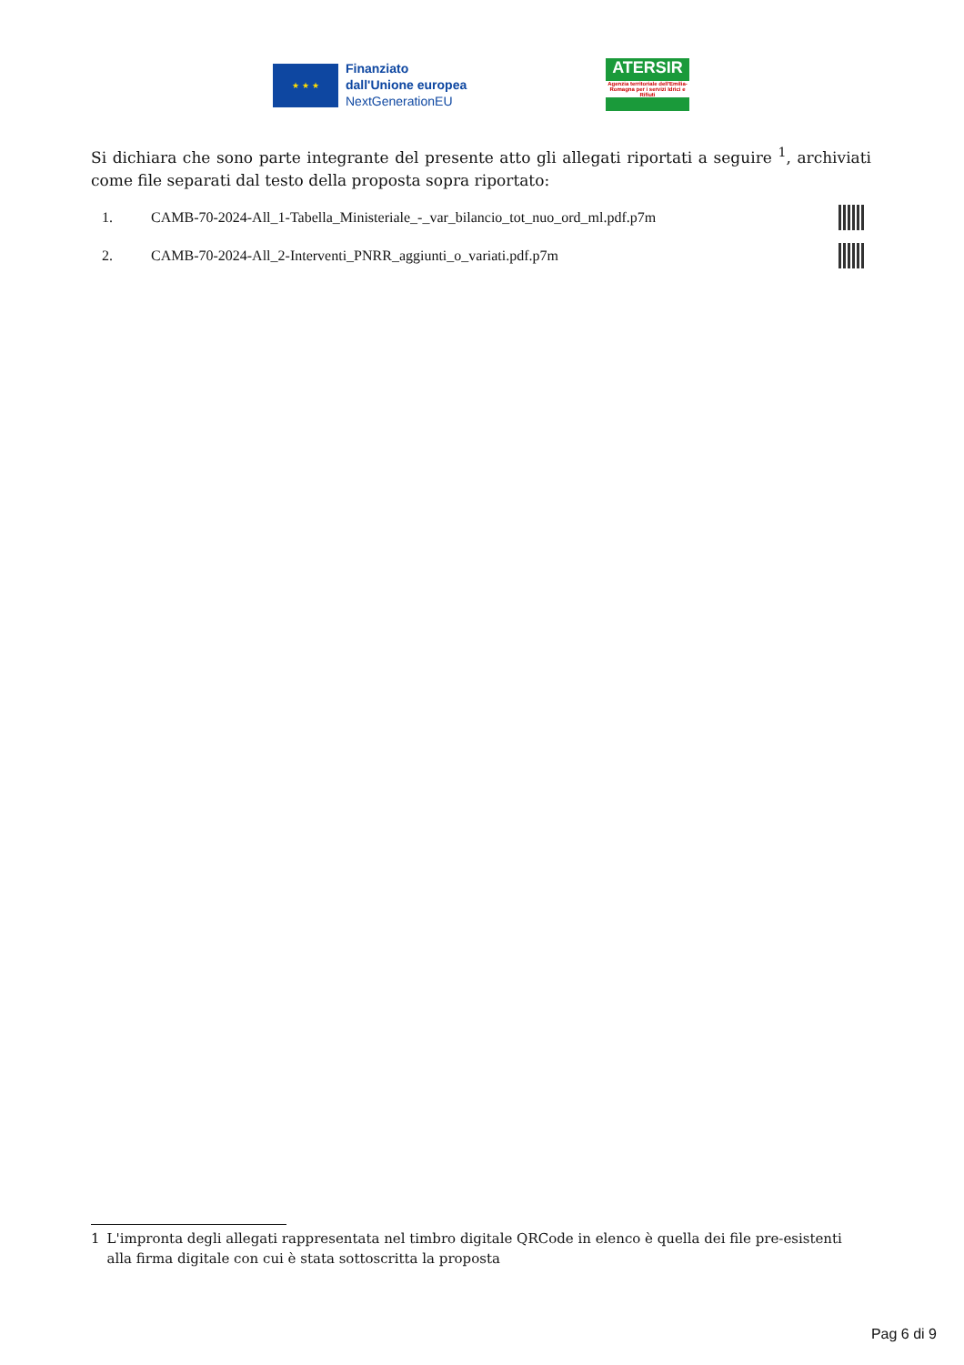★ ★ ★
Finanziato
dall'Unione europea
NextGenerationEU
ATERSIR
Agenzia territoriale dell'Emilia-Romagna per i servizi Idrici e Rifiuti
Si dichiara che sono parte integrante del presente atto gli allegati riportati a seguire <sup>1</sup>, archiviati come file separati dal testo della proposta sopra riportato:
1. CAMB-70-2024-All_1-Tabella_Ministeriale_-_var_bilancio_tot_nuo_ord_ml.pdf.p7m
2. CAMB-70-2024-All_2-Interventi_PNRR_aggiunti_o_variati.pdf.p7m
1 L'impronta degli allegati rappresentata nel timbro digitale QRCode in elenco è quella dei file pre-esistenti alla firma digitale con cui è stata sottoscritta la proposta
Pag 6 di 9